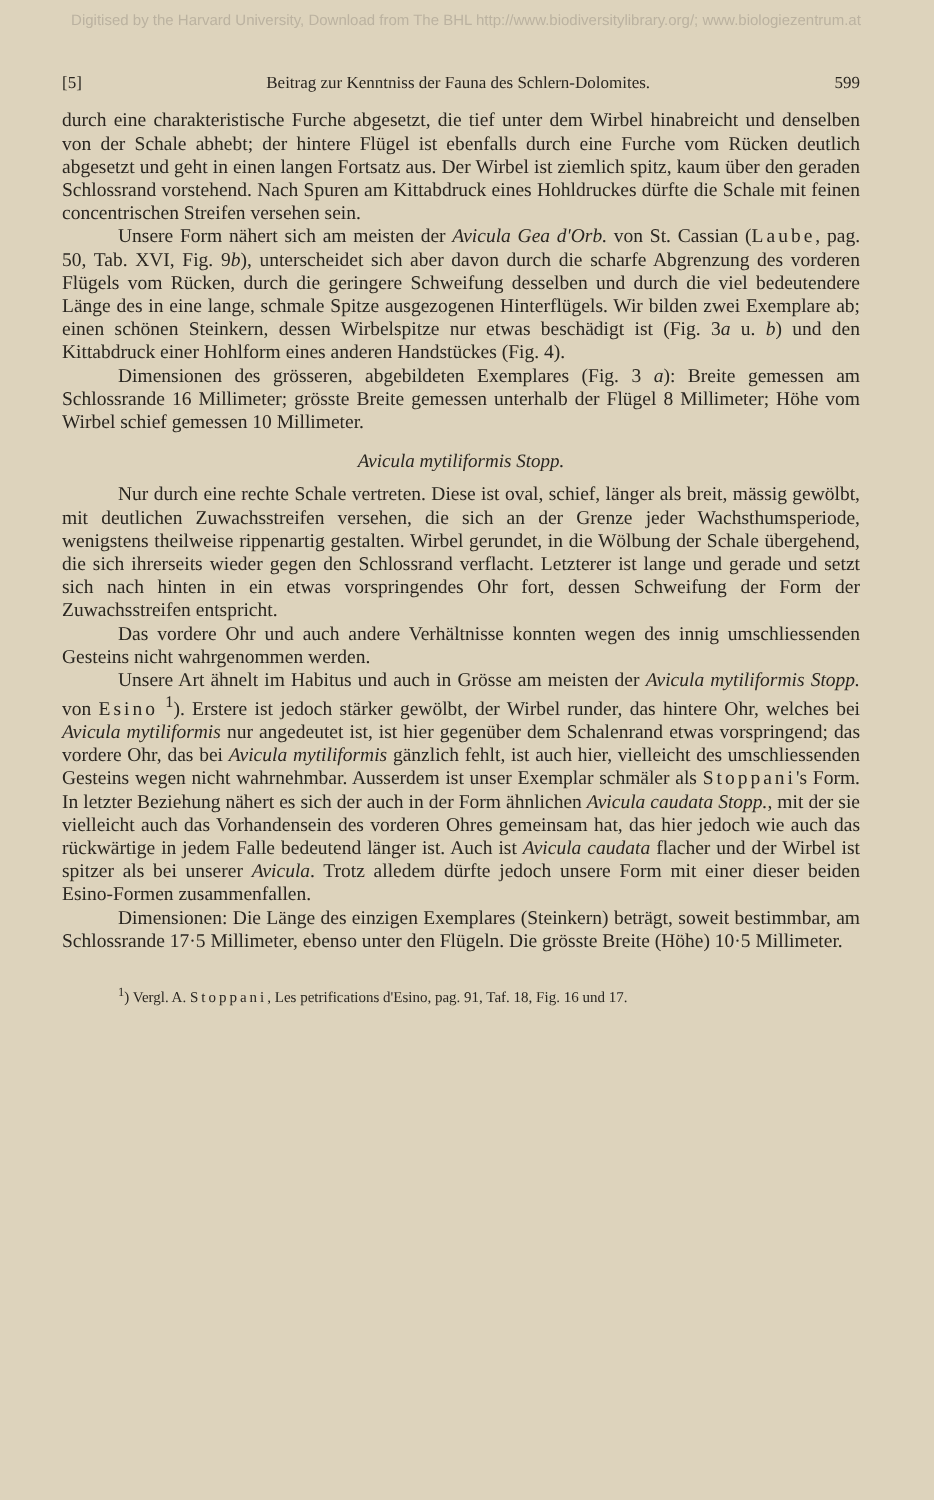Digitised by the Harvard University, Download from The BHL http://www.biodiversitylibrary.org/; www.biologiezentrum.at
[5] Beitrag zur Kenntniss der Fauna des Schlern-Dolomites. 599
durch eine charakteristische Furche abgesetzt, die tief unter dem Wirbel hinabreicht und denselben von der Schale abhebt; der hintere Flügel ist ebenfalls durch eine Furche vom Rücken deutlich abgesetzt und geht in einen langen Fortsatz aus. Der Wirbel ist ziemlich spitz, kaum über den geraden Schlossrand vorstehend. Nach Spuren am Kittabdruck eines Hohldruckes dürfte die Schale mit feinen concentrischen Streifen versehen sein.
Unsere Form nähert sich am meisten der Avicula Gea d'Orb. von St. Cassian (Laube, pag. 50, Tab. XVI, Fig. 9b), unterscheidet sich aber davon durch die scharfe Abgrenzung des vorderen Flügels vom Rücken, durch die geringere Schweifung desselben und durch die viel bedeutendere Länge des in eine lange, schmale Spitze ausgezogenen Hinterflügels. Wir bilden zwei Exemplare ab; einen schönen Steinkern, dessen Wirbelspitze nur etwas beschädigt ist (Fig. 3a u. b) und den Kittabdruck einer Hohlform eines anderen Handstückes (Fig. 4).
Dimensionen des grösseren, abgebildeten Exemplares (Fig. 3 a): Breite gemessen am Schlossrande 16 Millimeter; grösste Breite gemessen unterhalb der Flügel 8 Millimeter; Höhe vom Wirbel schief gemessen 10 Millimeter.
Avicula mytiliformis Stopp.
Nur durch eine rechte Schale vertreten. Diese ist oval, schief, länger als breit, mässig gewölbt, mit deutlichen Zuwachsstreifen versehen, die sich an der Grenze jeder Wachsthumsperiode, wenigstens theilweise rippenartig gestalten. Wirbel gerundet, in die Wölbung der Schale übergehend, die sich ihrerseits wieder gegen den Schlossrand verflacht. Letzterer ist lange und gerade und setzt sich nach hinten in ein etwas vorspringendes Ohr fort, dessen Schweifung der Form der Zuwachsstreifen entspricht.
Das vordere Ohr und auch andere Verhältnisse konnten wegen des innig umschliessenden Gesteins nicht wahrgenommen werden.
Unsere Art ähnelt im Habitus und auch in Grösse am meisten der Avicula mytiliformis Stopp. von Esino <sup>1</sup>). Erstere ist jedoch stärker gewölbt, der Wirbel runder, das hintere Ohr, welches bei Avicula mytiliformis nur angedeutet ist, ist hier gegenüber dem Schalenrand etwas vorspringend; das vordere Ohr, das bei Avicula mytiliformis gänzlich fehlt, ist auch hier, vielleicht des umschliessenden Gesteins wegen nicht wahrnehmbar. Ausserdem ist unser Exemplar schmäler als Stoppani's Form. In letzter Beziehung nähert es sich der auch in der Form ähnlichen Avicula caudata Stopp., mit der sie vielleicht auch das Vorhandensein des vorderen Ohres gemeinsam hat, das hier jedoch wie auch das rückwärtige in jedem Falle bedeutend länger ist. Auch ist Avicula caudata flacher und der Wirbel ist spitzer als bei unserer Avicula. Trotz alledem dürfte jedoch unsere Form mit einer dieser beiden Esino-Formen zusammenfallen.
Dimensionen: Die Länge des einzigen Exemplares (Steinkern) beträgt, soweit bestimmbar, am Schlossrande 17·5 Millimeter, ebenso unter den Flügeln. Die grösste Breite (Höhe) 10·5 Millimeter.
<sup>1</sup>) Vergl. A. Stoppani, Les petrifications d'Esino, pag. 91, Taf. 18, Fig. 16 und 17.